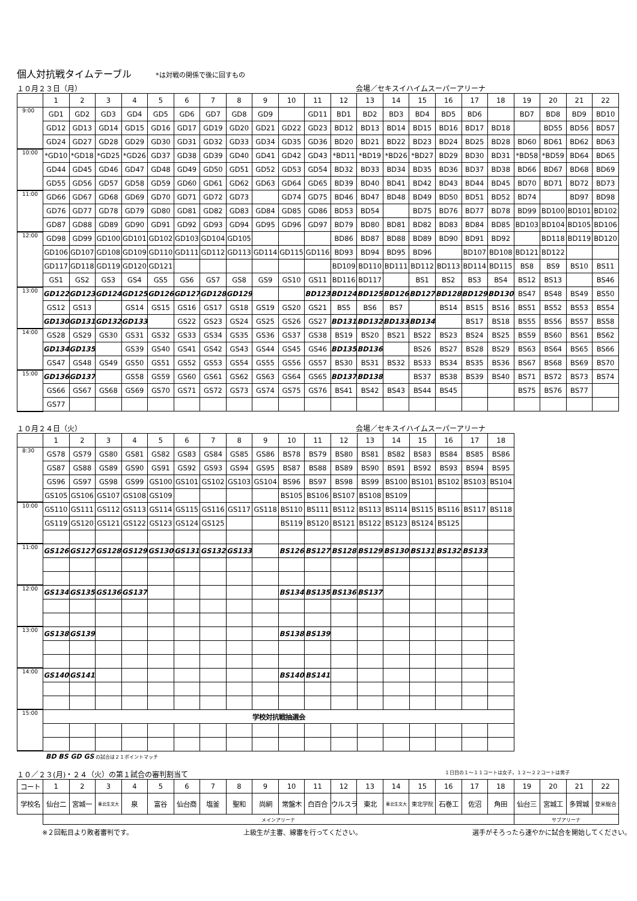個人対抗戦タイムテーブル
*は対戦の関係で後に回すもの
１０月２３日（月） 会場／セキスイハイムスーパーアリーナ
| | 1 | 2 | 3 | 4 | 5 | 6 | 7 | 8 | 9 | 10 | 11 | 12 | 13 | 14 | 15 | 16 | 17 | 18 | 19 | 20 | 21 | 22 |
| --- | --- | --- | --- | --- | --- | --- | --- | --- | --- | --- | --- | --- | --- | --- | --- | --- | --- | --- | --- | --- | --- | --- |
| 9:00 | GD1 | GD2 | GD3 | GD4 | GD5 | GD6 | GD7 | GD8 | GD9 | | GD11 | BD1 | BD2 | BD3 | BD4 | BD5 | BD6 | | BD7 | BD8 | BD9 | BD10 |
| | GD12 | GD13 | GD14 | GD15 | GD16 | GD17 | GD19 | GD20 | GD21 | GD22 | GD23 | BD12 | BD13 | BD14 | BD15 | BD16 | BD17 | BD18 | | BD55 | BD56 | BD57 |
| | GD24 | GD27 | GD28 | GD29 | GD30 | GD31 | GD32 | GD33 | GD34 | GD35 | GD36 | BD20 | BD21 | BD22 | BD23 | BD24 | BD25 | BD28 | BD60 | BD61 | BD62 | BD63 |
| 10:00 | *GD10 | *GD18 | *GD25 | *GD26 | GD37 | GD38 | GD39 | GD40 | GD41 | GD42 | GD43 | *BD11 | *BD19 | *BD26 | *BD27 | BD29 | BD30 | BD31 | *BD58 | *BD59 | BD64 | BD65 |
| | GD44 | GD45 | GD46 | GD47 | GD48 | GD49 | GD50 | GD51 | GD52 | GD53 | GD54 | BD32 | BD33 | BD34 | BD35 | BD36 | BD37 | BD38 | BD66 | BD67 | BD68 | BD69 |
| | GD55 | GD56 | GD57 | GD58 | GD59 | GD60 | GD61 | GD62 | GD63 | GD64 | GD65 | BD39 | BD40 | BD41 | BD42 | BD43 | BD44 | BD45 | BD70 | BD71 | BD72 | BD73 |
| 11:00 | GD66 | GD67 | GD68 | GD69 | GD70 | GD71 | GD72 | GD73 | | GD74 | GD75 | BD46 | BD47 | BD48 | BD49 | BD50 | BD51 | BD52 | BD74 | | BD97 | BD98 |
| | GD76 | GD77 | GD78 | GD79 | GD80 | GD81 | GD82 | GD83 | GD84 | GD85 | GD86 | BD53 | BD54 | | BD75 | BD76 | BD77 | BD78 | BD99 | BD100 | BD101 | BD102 |
| | GD87 | GD88 | GD89 | GD90 | GD91 | GD92 | GD93 | GD94 | GD95 | GD96 | GD97 | BD79 | BD80 | BD81 | BD82 | BD83 | BD84 | BD85 | BD103 | BD104 | BD105 | BD106 |
| 12:00 | GD98 | GD99 | GD100 | GD101 | GD102 | GD103 | GD104 | GD105 | | | | BD86 | BD87 | BD88 | BD89 | BD90 | BD91 | BD92 | | BD118 | BD119 | BD120 |
| | GD106 | GD107 | GD108 | GD109 | GD110 | GD111 | GD112 | GD113 | GD114 | GD115 | GD116 | BD93 | BD94 | BD95 | BD96 | | BD107 | BD108 | BD121 | BD122 | | |
| | GD117 | GD118 | GD119 | GD120 | GD121 | | | | | | | BD109 | BD110 | BD111 | BD112 | BD113 | BD114 | BD115 | BS8 | BS9 | BS10 | BS11 |
| | GS1 | GS2 | GS3 | GS4 | GS5 | GS6 | GS7 | GS8 | GS9 | GS10 | GS11 | BD116 | BD117 | | BS1 | BS2 | BS3 | BS4 | BS12 | BS13 | | BS46 |
| 13:00 | GD122 | GD123 | GD124 | GD125 | GD126 | GD127 | GD128 | GD129 | | | BD123 | BD124 | BD125 | BD126 | BD127 | BD128 | BD129 | BD130 | BS47 | BS48 | BS49 | BS50 |
| | GS12 | GS13 | | GS14 | GS15 | GS16 | GS17 | GS18 | GS19 | GS20 | GS21 | BS5 | BS6 | BS7 | | BS14 | BS15 | BS16 | BS51 | BS52 | BS53 | BS54 |
| | GD130 | GD131 | GD132 | GD133 | | GS22 | GS23 | GS24 | GS25 | GS26 | GS27 | BD131 | BD132 | BD133 | BD134 | | BS17 | BS18 | BS55 | BS56 | BS57 | BS58 |
| 14:00 | GS28 | GS29 | GS30 | GS31 | GS32 | GS33 | GS34 | GS35 | GS36 | GS37 | GS38 | BS19 | BS20 | BS21 | BS22 | BS23 | BS24 | BS25 | BS59 | BS60 | BS61 | BS62 |
| | GD134 | GD135 | | GS39 | GS40 | GS41 | GS42 | GS43 | GS44 | GS45 | GS46 | BD135 | BD136 | | BS26 | BS27 | BS28 | BS29 | BS63 | BS64 | BS65 | BS66 |
| | GS47 | GS48 | GS49 | GS50 | GS51 | GS52 | GS53 | GS54 | GS55 | GS56 | GS57 | BS30 | BS31 | BS32 | BS33 | BS34 | BS35 | BS36 | BS67 | BS68 | BS69 | BS70 |
| 15:00 | GD136 | GD137 | | GS58 | GS59 | GS60 | GS61 | GS62 | GS63 | GS64 | GS65 | BD137 | BD138 | | BS37 | BS38 | BS39 | BS40 | BS71 | BS72 | BS73 | BS74 |
| | GS66 | GS67 | GS68 | GS69 | GS70 | GS71 | GS72 | GS73 | GS74 | GS75 | GS76 | BS41 | BS42 | BS43 | BS44 | BS45 | | | BS75 | BS76 | BS77 | |
| | GS77 | | | | | | | | | | | | | | | | | | | | | |
１０月２４日（火） 会場／セキスイハイムスーパーアリーナ
| | 1 | 2 | 3 | 4 | 5 | 6 | 7 | 8 | 9 | 10 | 11 | 12 | 13 | 14 | 15 | 16 | 17 | 18 |
| --- | --- | --- | --- | --- | --- | --- | --- | --- | --- | --- | --- | --- | --- | --- | --- | --- | --- | --- |
| 8:30 | GS78 | GS79 | GS80 | GS81 | GS82 | GS83 | GS84 | GS85 | GS86 | BS78 | BS79 | BS80 | BS81 | BS82 | BS83 | BS84 | BS85 | BS86 |
| | GS87 | GS88 | GS89 | GS90 | GS91 | GS92 | GS93 | GS94 | GS95 | BS87 | BS88 | BS89 | BS90 | BS91 | BS92 | BS93 | BS94 | BS95 |
| | GS96 | GS97 | GS98 | GS99 | GS100 | GS101 | GS102 | GS103 | GS104 | BS96 | BS97 | BS98 | BS99 | BS100 | BS101 | BS102 | BS103 | BS104 |
| | GS105 | GS106 | GS107 | GS108 | GS109 | | | | | BS105 | BS106 | BS107 | BS108 | BS109 | | | | |
| 10:00 | GS110 | GS111 | GS112 | GS113 | GS114 | GS115 | GS116 | GS117 | GS118 | BS110 | BS111 | BS112 | BS113 | BS114 | BS115 | BS116 | BS117 | BS118 |
| | GS119 | GS120 | GS121 | GS122 | GS123 | GS124 | GS125 | | | BS119 | BS120 | BS121 | BS122 | BS123 | BS124 | BS125 | | |
| 11:00 | GS126 | GS127 | GS128 | GS129 | GS130 | GS131 | GS132 | GS133 | | BS126 | BS127 | BS128 | BS129 | BS130 | BS131 | BS132 | BS133 | |
| 12:00 | GS134 | GS135 | GS136 | GS137 | | | | | | BS134 | BS135 | BS136 | BS137 | | | | | |
| 13:00 | GS138 | GS139 | | | | | | | | BS138 | BS139 | | | | | | | |
| 14:00 | GS140 | GS141 | | | | | | | | BS140 | BS141 | | | | | | | |
| 15:00 | 学校対抗戦抽選会 | | | | | | | | | | | | | | | | | |
BD BS GD GS の試合は２１ポイントマッチ
１０／２３(月)・２４（火）の第１試合の審判割当て １日目の１～１１コートは女子，１２～２２コートは男子
| コート | 1 | 2 | 3 | 4 | 5 | 6 | 7 | 8 | 9 | 10 | 11 | 12 | 13 | 14 | 15 | 16 | 17 | 18 | 19 | 20 | 21 | 22 |
| 学校名 | 仙台二 | 宮城一 | 東北生文大 | 泉 | 富谷 | 仙台商 | 塩釜 | 聖和 | 尚絅 | 常盤木 | 白百合 | ウルスラ | 東北 | 東北生文大 | 東北学院 | 石巻工 | 佐沼 | 角田 | 仙台三 | 宮城工 | 多賀城 | 登米総合 |
| | メインアリーナ | | | | | | | | | | | | | | | | | | サブアリーナ | | | |
※２回転目より敗者審判です。 上級生が主審、線審を行ってください。 選手がそろったら速やかに試合を開始してください。